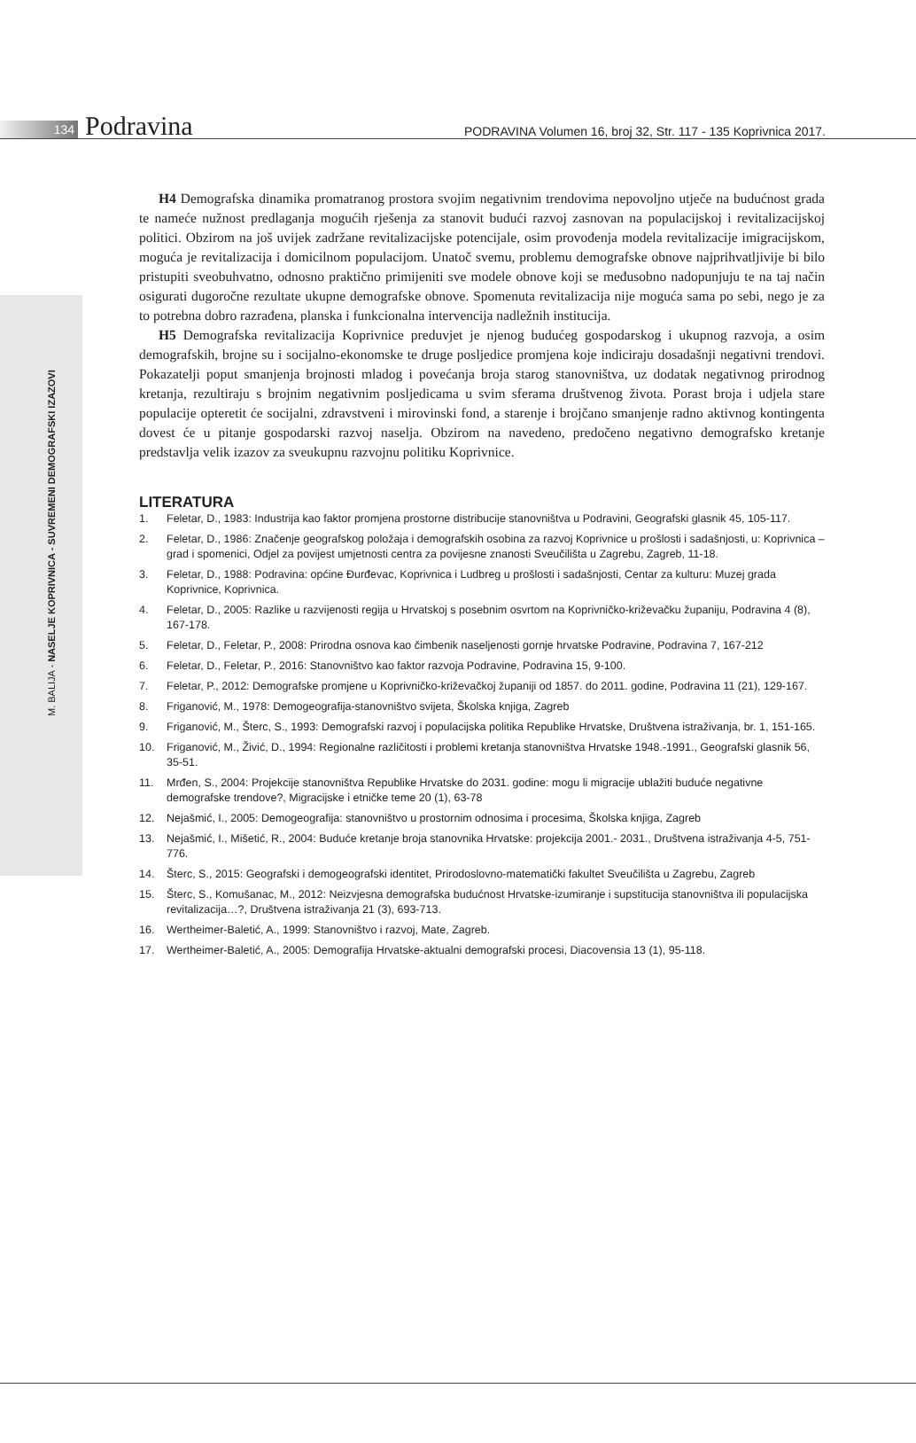134
Podravina
PODRAVINA Volumen 16, broj 32, Str. 117 - 135 Koprivnica 2017.
M. BALIJA - NASELJE KOPRIVNICA - SUVREMENI DEMOGRAFSKI IZAZOVI
H4 Demografska dinamika promatranog prostora svojim negativnim trendovima nepovoljno utječe na budućnost grada te nameće nužnost predlaganja mogućih rješenja za stanovit budući razvoj zasnovan na populacijskoj i revitalizacijskoj politici. Obzirom na još uvijek zadržane revitalizacijske potencijale, osim provođenja modela revitalizacije imigracijskom, moguća je revitalizacija i domicilnom populacijom. Unatoč svemu, problemu demografske obnove najprihvatljivije bi bilo pristupiti sveobuhvatno, odnosno praktično primijeniti sve modele obnove koji se međusobno nadopunjuju te na taj način osigurati dugoročne rezultate ukupne demografske obnove. Spomenuta revitalizacija nije moguća sama po sebi, nego je za to potrebna dobro razrađena, planska i funkcionalna intervencija nadležnih institucija.
H5 Demografska revitalizacija Koprivnice preduvjet je njenog budućeg gospodarskog i ukupnog razvoja, a osim demografskih, brojne su i socijalno-ekonomske te druge posljedice promjena koje indiciraju dosadašnji negativni trendovi. Pokazatelji poput smanjenja brojnosti mladog i povećanja broja starog stanovništva, uz dodatak negativnog prirodnog kretanja, rezultiraju s brojnim negativnim posljedicama u svim sferama društvenog života. Porast broja i udjela stare populacije opteretit će socijalni, zdravstveni i mirovinski fond, a starenje i brojčano smanjenje radno aktivnog kontingenta dovest će u pitanje gospodarski razvoj naselja. Obzirom na navedeno, predočeno negativno demografsko kretanje predstavlja velik izazov za sveukupnu razvojnu politiku Koprivnice.
LITERATURA
1. Feletar, D., 1983: Industrija kao faktor promjena prostorne distribucije stanovništva u Podravini, Geografski glasnik 45, 105-117.
2. Feletar, D., 1986: Značenje geografskog položaja i demografskih osobina za razvoj Koprivnice u prošlosti i sadašnjosti, u: Koprivnica – grad i spomenici, Odjel za povijest umjetnosti centra za povijesne znanosti Sveučilišta u Zagrebu, Zagreb, 11-18.
3. Feletar, D., 1988: Podravina: općine Đurđevac, Koprivnica i Ludbreg u prošlosti i sadašnjosti, Centar za kulturu: Muzej grada Koprivnice, Koprivnica.
4. Feletar, D., 2005: Razlike u razvijenosti regija u Hrvatskoj s posebnim osvrtom na Koprivničko-križevačku županiju, Podravina 4 (8), 167-178.
5. Feletar, D., Feletar, P., 2008: Prirodna osnova kao čimbenik naseljenosti gornje hrvatske Podravine, Podravina 7, 167-212
6. Feletar, D., Feletar, P., 2016: Stanovništvo kao faktor razvoja Podravine, Podravina 15, 9-100.
7. Feletar, P., 2012: Demografske promjene u Koprivničko-križevačkoj županiji od 1857. do 2011. godine, Podravina 11 (21), 129-167.
8. Friganović, M., 1978: Demogeografija-stanovništvo svijeta, Školska knjiga, Zagreb
9. Friganović, M., Šterc, S., 1993: Demografski razvoj i populacijska politika Republike Hrvatske, Društvena istraživanja, br. 1, 151-165.
10. Friganović, M., Živić, D., 1994: Regionalne različitosti i problemi kretanja stanovništva Hrvatske 1948.-1991., Geografski glasnik 56, 35-51.
11. Mrđen, S., 2004: Projekcije stanovništva Republike Hrvatske do 2031. godine: mogu li migracije ublažiti buduće negativne demografske trendove?, Migracijske i etničke teme 20 (1), 63-78
12. Nejašmić, I., 2005: Demogeografija: stanovništvo u prostornim odnosima i procesima, Školska knjiga, Zagreb
13. Nejašmić, I., Mišetić, R., 2004: Buduće kretanje broja stanovnika Hrvatske: projekcija 2001.- 2031., Društvena istraživanja 4-5, 751-776.
14. Šterc, S., 2015: Geografski i demogeografski identitet, Prirodoslovno-matematički fakultet Sveučilišta u Zagrebu, Zagreb
15. Šterc, S., Komušanac, M., 2012: Neizvjesna demografska budućnost Hrvatske-izumiranje i supstitucija stanovništva ili populacijska revitalizacija…?, Društvena istraživanja 21 (3), 693-713.
16. Wertheimer-Baletić, A., 1999: Stanovništvo i razvoj, Mate, Zagreb.
17. Wertheimer-Baletić, A., 2005: Demografija Hrvatske-aktualni demografski procesi, Diacovensia 13 (1), 95-118.